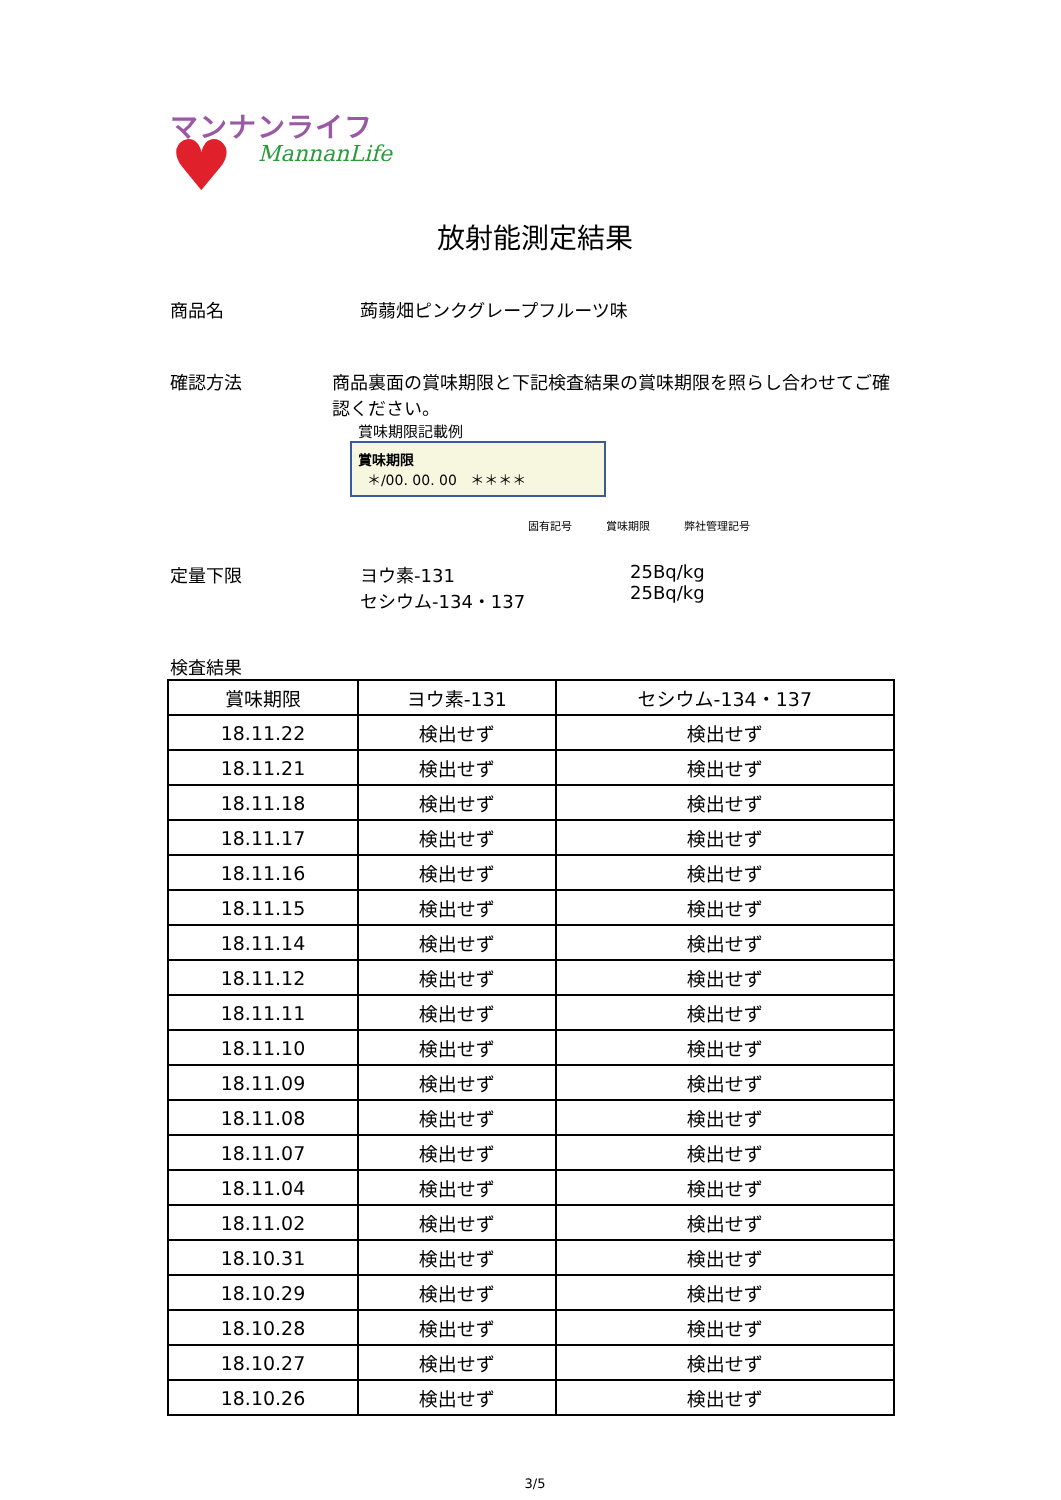マンナンライフ
MannanLife
♥
放射能測定結果
商品名 蒟蒻畑ピンクグレープフルーツ味
確認方法 商品裏面の賞味期限と下記検査結果の賞味期限を照らし合わせてご確認ください。
賞味期限記載例
賞味期限
＊/00. 00. 00 ＊＊＊＊
固有記号 賞味期限 弊社管理記号
定量下限 ヨウ素-131
セシウム-134・137
25Bq/kg
25Bq/kg
検査結果
| 賞味期限 | ヨウ素-131 | セシウム-134・137 |
| --- | --- | --- |
| 18.11.22 | 検出せず | 検出せず |
| 18.11.21 | 検出せず | 検出せず |
| 18.11.18 | 検出せず | 検出せず |
| 18.11.17 | 検出せず | 検出せず |
| 18.11.16 | 検出せず | 検出せず |
| 18.11.15 | 検出せず | 検出せず |
| 18.11.14 | 検出せず | 検出せず |
| 18.11.12 | 検出せず | 検出せず |
| 18.11.11 | 検出せず | 検出せず |
| 18.11.10 | 検出せず | 検出せず |
| 18.11.09 | 検出せず | 検出せず |
| 18.11.08 | 検出せず | 検出せず |
| 18.11.07 | 検出せず | 検出せず |
| 18.11.04 | 検出せず | 検出せず |
| 18.11.02 | 検出せず | 検出せず |
| 18.10.31 | 検出せず | 検出せず |
| 18.10.29 | 検出せず | 検出せず |
| 18.10.28 | 検出せず | 検出せず |
| 18.10.27 | 検出せず | 検出せず |
| 18.10.26 | 検出せず | 検出せず |
3/5